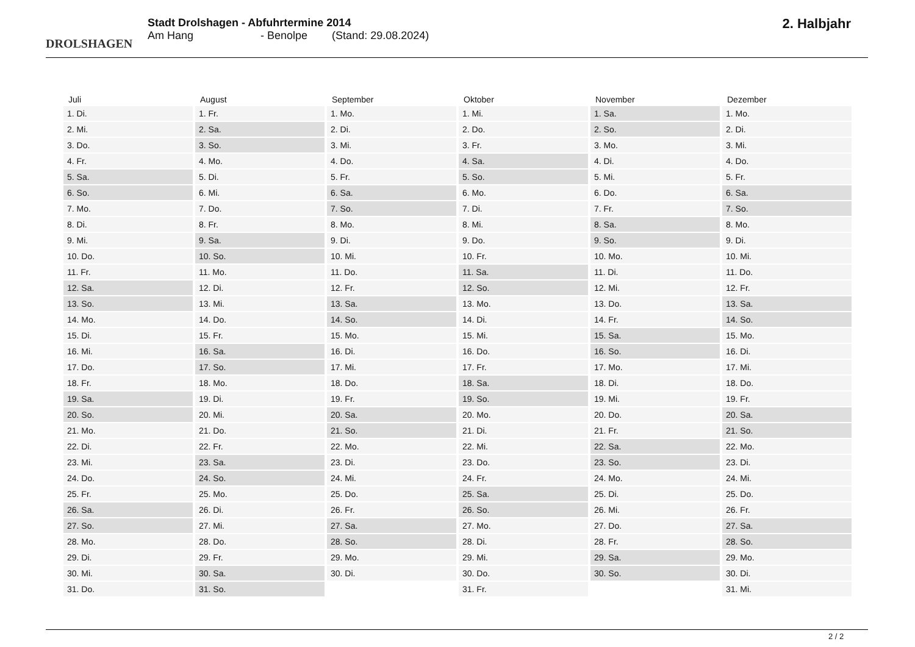DROLSHAGEN
Stadt Drolshagen - Abfuhrtermine 2014
Am Hang - Benolpe (Stand: 29.08.2024)
2. Halbjahr
| Juli | August | September | Oktober | November | Dezember |
| --- | --- | --- | --- | --- | --- |
| 1. Di. | 1. Fr. | 1. Mo. | 1. Mi. | 1. Sa. | 1. Mo. |
| 2. Mi. | 2. Sa. | 2. Di. | 2. Do. | 2. So. | 2. Di. |
| 3. Do. | 3. So. | 3. Mi. | 3. Fr. | 3. Mo. | 3. Mi. |
| 4. Fr. | 4. Mo. | 4. Do. | 4. Sa. | 4. Di. | 4. Do. |
| 5. Sa. | 5. Di. | 5. Fr. | 5. So. | 5. Mi. | 5. Fr. |
| 6. So. | 6. Mi. | 6. Sa. | 6. Mo. | 6. Do. | 6. Sa. |
| 7. Mo. | 7. Do. | 7. So. | 7. Di. | 7. Fr. | 7. So. |
| 8. Di. | 8. Fr. | 8. Mo. | 8. Mi. | 8. Sa. | 8. Mo. |
| 9. Mi. | 9. Sa. | 9. Di. | 9. Do. | 9. So. | 9. Di. |
| 10. Do. | 10. So. | 10. Mi. | 10. Fr. | 10. Mo. | 10. Mi. |
| 11. Fr. | 11. Mo. | 11. Do. | 11. Sa. | 11. Di. | 11. Do. |
| 12. Sa. | 12. Di. | 12. Fr. | 12. So. | 12. Mi. | 12. Fr. |
| 13. So. | 13. Mi. | 13. Sa. | 13. Mo. | 13. Do. | 13. Sa. |
| 14. Mo. | 14. Do. | 14. So. | 14. Di. | 14. Fr. | 14. So. |
| 15. Di. | 15. Fr. | 15. Mo. | 15. Mi. | 15. Sa. | 15. Mo. |
| 16. Mi. | 16. Sa. | 16. Di. | 16. Do. | 16. So. | 16. Di. |
| 17. Do. | 17. So. | 17. Mi. | 17. Fr. | 17. Mo. | 17. Mi. |
| 18. Fr. | 18. Mo. | 18. Do. | 18. Sa. | 18. Di. | 18. Do. |
| 19. Sa. | 19. Di. | 19. Fr. | 19. So. | 19. Mi. | 19. Fr. |
| 20. So. | 20. Mi. | 20. Sa. | 20. Mo. | 20. Do. | 20. Sa. |
| 21. Mo. | 21. Do. | 21. So. | 21. Di. | 21. Fr. | 21. So. |
| 22. Di. | 22. Fr. | 22. Mo. | 22. Mi. | 22. Sa. | 22. Mo. |
| 23. Mi. | 23. Sa. | 23. Di. | 23. Do. | 23. So. | 23. Di. |
| 24. Do. | 24. So. | 24. Mi. | 24. Fr. | 24. Mo. | 24. Mi. |
| 25. Fr. | 25. Mo. | 25. Do. | 25. Sa. | 25. Di. | 25. Do. |
| 26. Sa. | 26. Di. | 26. Fr. | 26. So. | 26. Mi. | 26. Fr. |
| 27. So. | 27. Mi. | 27. Sa. | 27. Mo. | 27. Do. | 27. Sa. |
| 28. Mo. | 28. Do. | 28. So. | 28. Di. | 28. Fr. | 28. So. |
| 29. Di. | 29. Fr. | 29. Mo. | 29. Mi. | 29. Sa. | 29. Mo. |
| 30. Mi. | 30. Sa. | 30. Di. | 30. Do. | 30. So. | 30. Di. |
| 31. Do. | 31. So. | | 31. Fr. | | 31. Mi. |
2 / 2